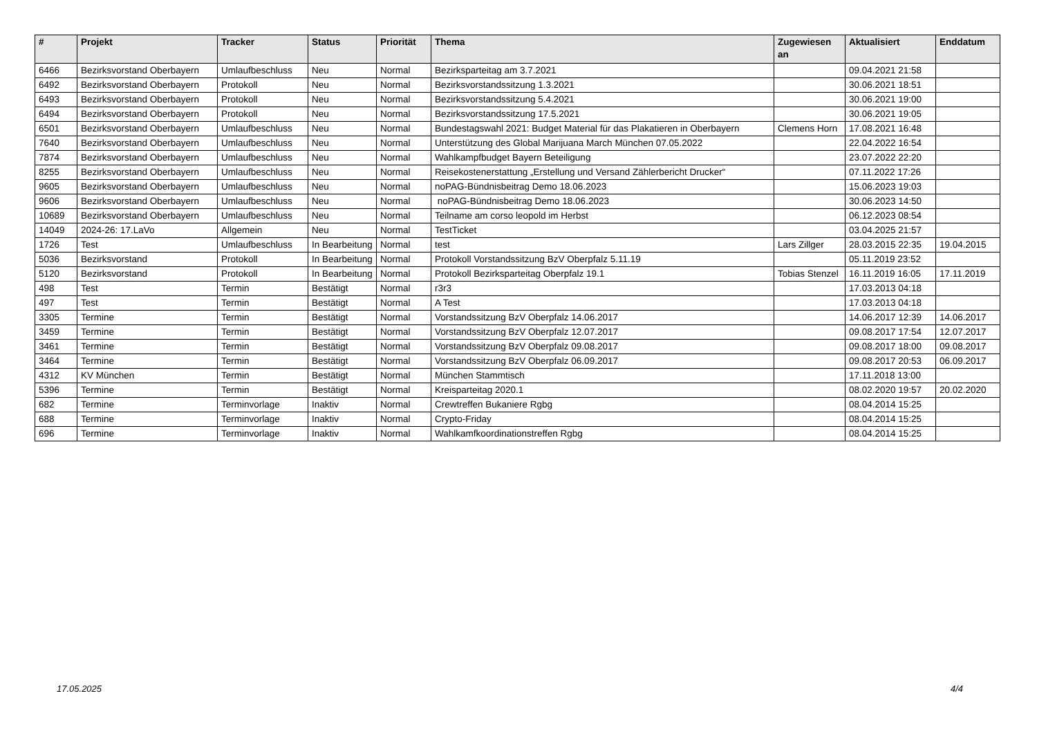| # | Projekt | Tracker | Status | Priorität | Thema | Zugewiesen an | Aktualisiert | Enddatum |
| --- | --- | --- | --- | --- | --- | --- | --- | --- |
| 6466 | Bezirksvorstand Oberbayern | Umlaufbeschluss | Neu | Normal | Bezirksparteitag am 3.7.2021 | | 09.04.2021 21:58 | |
| 6492 | Bezirksvorstand Oberbayern | Protokoll | Neu | Normal | Bezirksvorstandssitzung 1.3.2021 | | 30.06.2021 18:51 | |
| 6493 | Bezirksvorstand Oberbayern | Protokoll | Neu | Normal | Bezirksvorstandssitzung 5.4.2021 | | 30.06.2021 19:00 | |
| 6494 | Bezirksvorstand Oberbayern | Protokoll | Neu | Normal | Bezirksvorstandssitzung 17.5.2021 | | 30.06.2021 19:05 | |
| 6501 | Bezirksvorstand Oberbayern | Umlaufbeschluss | Neu | Normal | Bundestagswahl 2021: Budget Material für das Plakatieren in Oberbayern | Clemens Horn | 17.08.2021 16:48 | |
| 7640 | Bezirksvorstand Oberbayern | Umlaufbeschluss | Neu | Normal | Unterstützung des Global Marijuana March München 07.05.2022 | | 22.04.2022 16:54 | |
| 7874 | Bezirksvorstand Oberbayern | Umlaufbeschluss | Neu | Normal | Wahlkampfbudget Bayern Beteiligung | | 23.07.2022 22:20 | |
| 8255 | Bezirksvorstand Oberbayern | Umlaufbeschluss | Neu | Normal | Reisekostenerstattung „Erstellung und Versand Zählerbericht Drucker“ | | 07.11.2022 17:26 | |
| 9605 | Bezirksvorstand Oberbayern | Umlaufbeschluss | Neu | Normal | noPAG-Bündnisbeitrag Demo 18.06.2023 | | 15.06.2023 19:03 | |
| 9606 | Bezirksvorstand Oberbayern | Umlaufbeschluss | Neu | Normal | noPAG-Bündnisbeitrag Demo 18.06.2023 | | 30.06.2023 14:50 | |
| 10689 | Bezirksvorstand Oberbayern | Umlaufbeschluss | Neu | Normal | Teilname am corso leopold im Herbst | | 06.12.2023 08:54 | |
| 14049 | 2024-26: 17.LaVo | Allgemein | Neu | Normal | TestTicket | | 03.04.2025 21:57 | |
| 1726 | Test | Umlaufbeschluss | In Bearbeitung | Normal | test | Lars Zillger | 28.03.2015 22:35 | 19.04.2015 |
| 5036 | Bezirksvorstand | Protokoll | In Bearbeitung | Normal | Protokoll Vorstandssitzung BzV Oberpfalz 5.11.19 | | 05.11.2019 23:52 | |
| 5120 | Bezirksvorstand | Protokoll | In Bearbeitung | Normal | Protokoll Bezirksparteitag Oberpfalz 19.1 | Tobias Stenzel | 16.11.2019 16:05 | 17.11.2019 |
| 498 | Test | Termin | Bestätigt | Normal | r3r3 | | 17.03.2013 04:18 | |
| 497 | Test | Termin | Bestätigt | Normal | A Test | | 17.03.2013 04:18 | |
| 3305 | Termine | Termin | Bestätigt | Normal | Vorstandssitzung BzV Oberpfalz 14.06.2017 | | 14.06.2017 12:39 | 14.06.2017 |
| 3459 | Termine | Termin | Bestätigt | Normal | Vorstandssitzung BzV Oberpfalz 12.07.2017 | | 09.08.2017 17:54 | 12.07.2017 |
| 3461 | Termine | Termin | Bestätigt | Normal | Vorstandssitzung BzV Oberpfalz 09.08.2017 | | 09.08.2017 18:00 | 09.08.2017 |
| 3464 | Termine | Termin | Bestätigt | Normal | Vorstandssitzung BzV Oberpfalz 06.09.2017 | | 09.08.2017 20:53 | 06.09.2017 |
| 4312 | KV München | Termin | Bestätigt | Normal | München Stammtisch | | 17.11.2018 13:00 | |
| 5396 | Termine | Termin | Bestätigt | Normal | Kreisparteitag 2020.1 | | 08.02.2020 19:57 | 20.02.2020 |
| 682 | Termine | Terminvorlage | Inaktiv | Normal | Crewtreffen Bukaniere Rgbg | | 08.04.2014 15:25 | |
| 688 | Termine | Terminvorlage | Inaktiv | Normal | Crypto-Friday | | 08.04.2014 15:25 | |
| 696 | Termine | Terminvorlage | Inaktiv | Normal | Wahlkamfkoordinationstreffen Rgbg | | 08.04.2014 15:25 | |
17.05.2025 4/4